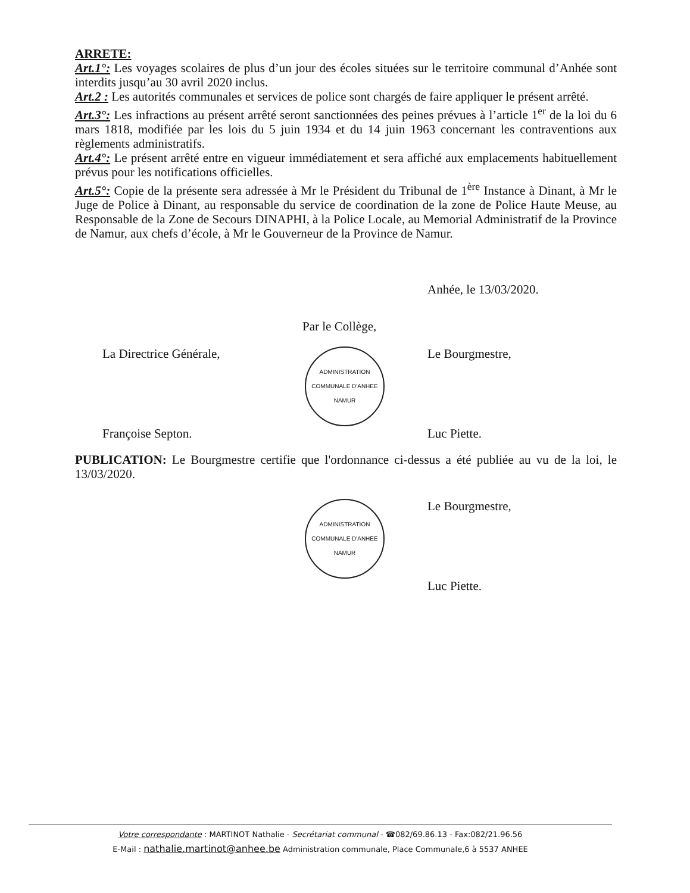ARRETE:
Art.1°: Les voyages scolaires de plus d’un jour des écoles situées sur le territoire communal d’Anhée sont interdits jusqu’au 30 avril 2020 inclus.
Art.2 : Les autorités communales et services de police sont chargés de faire appliquer le présent arrêté.
Art.3°: Les infractions au présent arrêté seront sanctionnées des peines prévues à l’article 1<sup>er</sup> de la loi du 6 mars 1818, modifiée par les lois du 5 juin 1934 et du 14 juin 1963 concernant les contraventions aux règlements administratifs.
Art.4°: Le présent arrêté entre en vigueur immédiatement et sera affiché aux emplacements habituellement prévus pour les notifications officielles.
Art.5°: Copie de la présente sera adressée à Mr le Président du Tribunal de 1<sup>ère</sup> Instance à Dinant, à Mr le Juge de Police à Dinant, au responsable du service de coordination de la zone de Police Haute Meuse, au Responsable de la Zone de Secours DINAPHI, à la Police Locale, au Memorial Administratif de la Province de Namur, aux chefs d’école, à Mr le Gouverneur de la Province de Namur.
Anhée, le 13/03/2020.
Par le Collège,
La Directrice Générale,
Françoise Septon.
ADMINISTRATION COMMUNALE D'ANHEE
NAMUR
Le Bourgmestre,
Luc Piette.
PUBLICATION: Le Bourgmestre certifie que l'ordonnance ci-dessus a été publiée au vu de la loi, le 13/03/2020.
ADMINISTRATION COMMUNALE D'ANHEE
NAMUR
Le Bourgmestre,
Luc Piette.
Votre correspondante : MARTINOT Nathalie - Secrétariat communal - ☎082/69.86.13 - Fax:082/21.96.56
E-Mail : nathalie.martinot@anhee.be Administration communale, Place Communale,6 à 5537 ANHEE